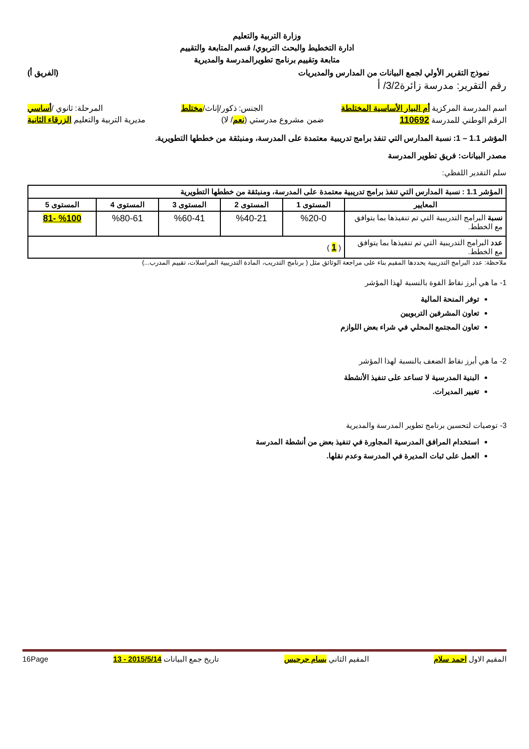وزارة التربية والتعليم
ادارة التخطيط والبحث التربوي/ قسم المتابعة والتقييم
متابعة وتقييم برنامج تطويرالمدرسة والمديرية
نموذج التقرير الأولي لجمع البيانات من المدارس والمديريات (الفريق أ)
رقم التقرير: مدرسة زائرة3/2/ أ
اسم المدرسة المركزية أم البيار الأساسية المختلطة الجنس: ذكور/إناث/مختلط المرحلة: ثانوي /أساسي
الرقم الوطني للمدرسة 110692 ضمن مشروع مدرستي (نعم/ لا) مديرية التربية والتعليم الزرقاء الثانية
المؤشر 1.1 – 1: نسبة المدارس التي تنفذ برامج تدريبية معتمدة على المدرسة، ومنبثقة من خططها التطويرية.
مصدر البيانات: فريق تطوير المدرسة
سلم التقدير اللفظي:
| المؤشر 1.1 : نسبة المدارس التي تنفذ برامج تدريبية معتمدة على المدرسة، ومنبثقة من خططها التطويرية | | | | | |
| --- | --- | --- | --- | --- | --- |
| المعايير | المستوى 1 | المستوى 2 | المستوى 3 | المستوى 4 | المستوى 5 |
| نسبة البرامج التدريبية التي تم تنفيذها بما يتوافق مع الخطط. | %20-0 | %40-21 | %60-41 | %80-61 | %100 -81 |
| عدد البرامج التدريبية التي تم تنفيذها بما يتوافق مع الخطط. | ( 1 ) | | | | |
ملاحظة: عدد البرامج التدريبية يحددها المقيم بناء على مراجعة الوثائق مثل ( برنامج التدريب، المادة التدريبية المراسلات، تقييم المدرب...)
1- ما هي أبرز نقاط القوة بالنسبة لهذا المؤشر
توفر المنحة المالية
تعاون المشرفين التربويين
تعاون المجتمع المحلي في شراء بعض اللوازم
2- ما هي أبرز نقاط الضعف بالنسبة لهذا المؤشر
البنية المدرسية لا تساعد على تنفيذ الأنشطة
تغيير المديرات.
3- توصيات لتحسين برنامج تطوير المدرسة والمديرية
استخدام المرافق المدرسية المجاورة في تنفيذ بعض من أنشطة المدرسة
العمل على ثبات المديرة في المدرسة وعدم نقلها.
المقيم الاول احمد سلام المقيم الثاني بسام جرجيس تاريخ جمع البيانات 2015/5/14 - 13 16Page